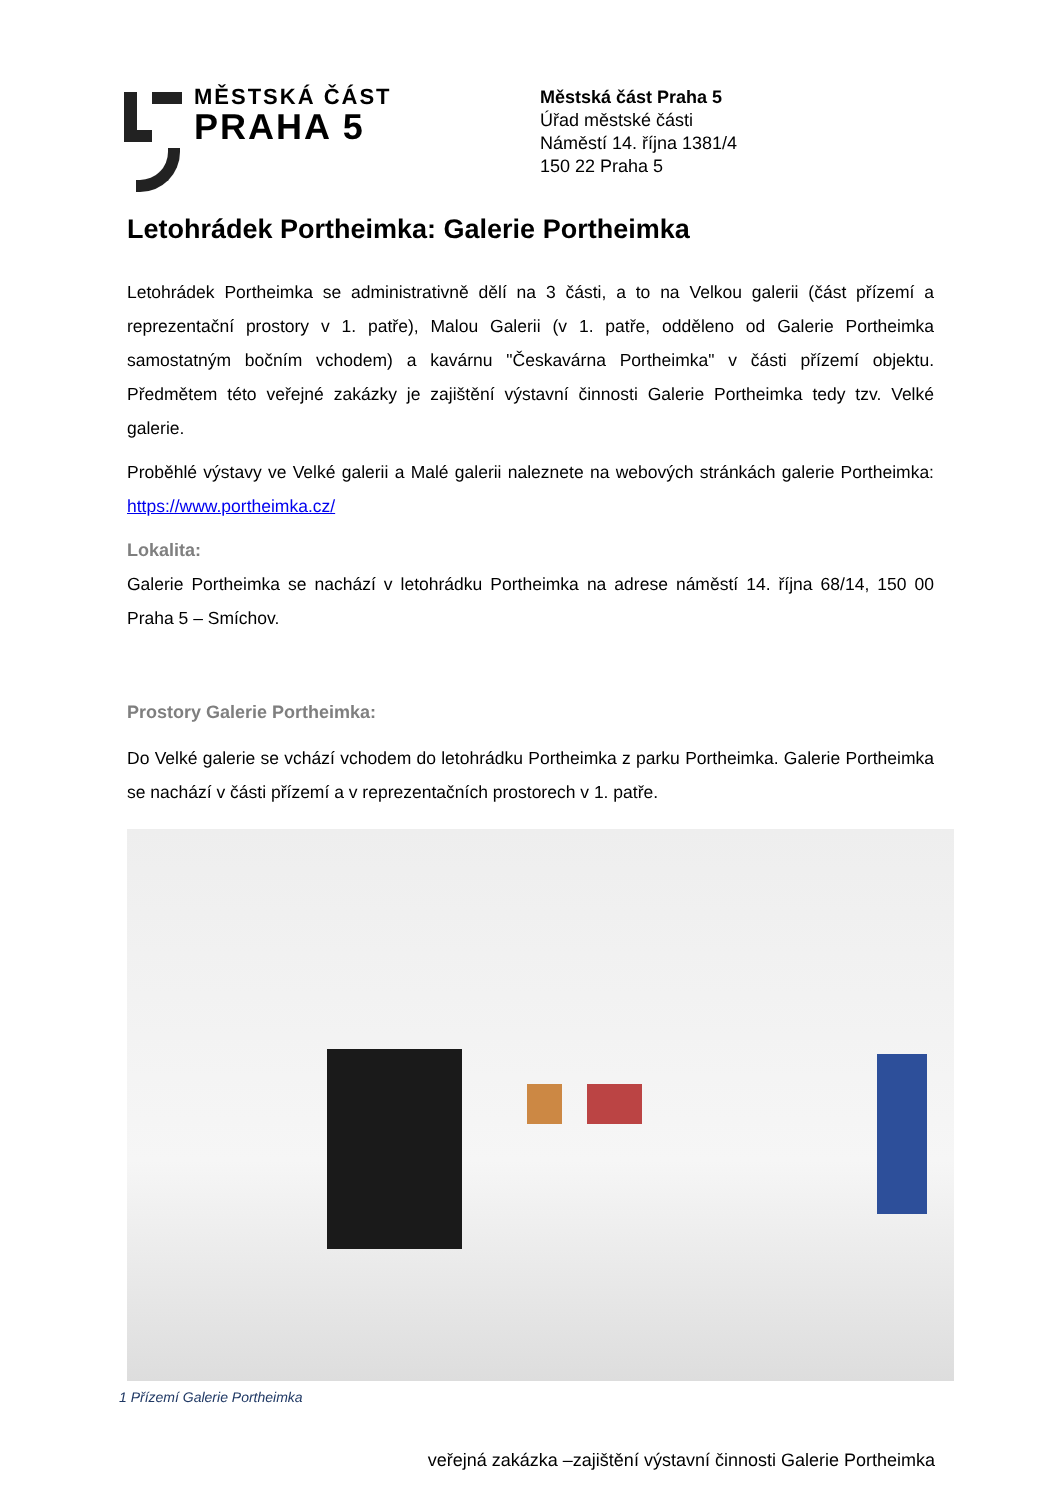MĚSTSKÁ ČÁST
PRAHA 5
Městská část Praha 5
Úřad městské části
Náměstí 14. října 1381/4
150 22 Praha 5
Letohrádek Portheimka: Galerie Portheimka
Letohrádek Portheimka se administrativně dělí na 3 části, a to na Velkou galerii (část přízemí a reprezentační prostory v 1. patře), Malou Galerii (v 1. patře, odděleno od Galerie Portheimka samostatným bočním vchodem) a kavárnu "Českavárna Portheimka" v části přízemí objektu. Předmětem této veřejné zakázky je zajištění výstavní činnosti Galerie Portheimka tedy tzv. Velké galerie.
Proběhlé výstavy ve Velké galerii a Malé galerii naleznete na webových stránkách galerie Portheimka: https://www.portheimka.cz/
Lokalita:
Galerie Portheimka se nachází v letohrádku Portheimka na adrese náměstí 14. října 68/14, 150 00 Praha 5 – Smíchov.
Prostory Galerie Portheimka:
Do Velké galerie se vchází vchodem do letohrádku Portheimka z parku Portheimka. Galerie Portheimka se nachází v části přízemí a v reprezentačních prostorech v 1. patře.
1 Přízemí Galerie Portheimka
veřejná zakázka –zajištění výstavní činnosti Galerie Portheimka